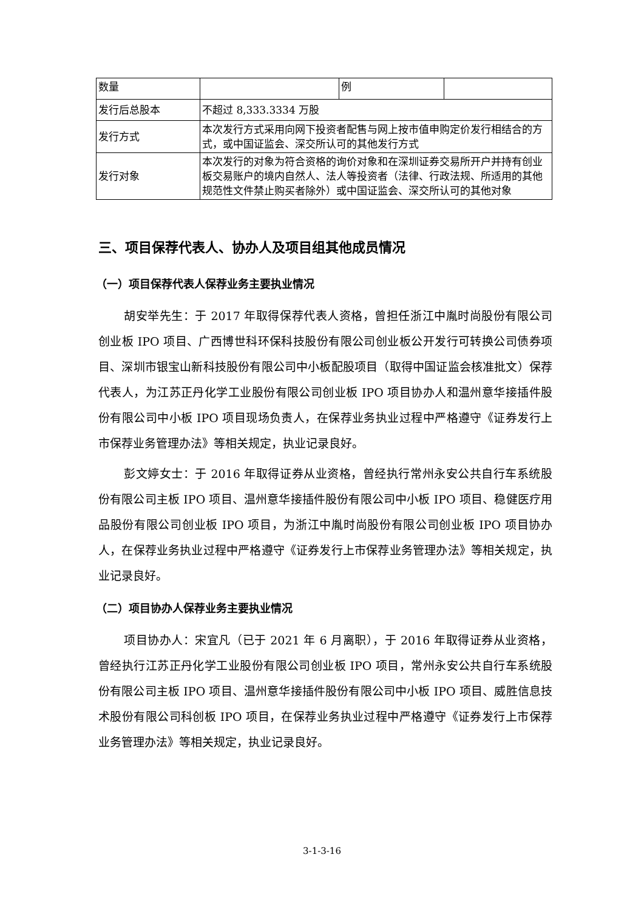| 数量 | | 例 | |
| 发行后总股本 | 不超过 8,333.3334 万股 | | |
| 发行方式 | 本次发行方式采用向网下投资者配售与网上按市值申购定价发行相结合的方式，或中国证监会、深交所认可的其他发行方式 | | |
| 发行对象 | 本次发行的对象为符合资格的询价对象和在深圳证券交易所开户并持有创业板交易账户的境内自然人、法人等投资者（法律、行政法规、所适用的其他规范性文件禁止购买者除外）或中国证监会、深交所认可的其他对象 | | |
三、项目保荐代表人、协办人及项目组其他成员情况
（一）项目保荐代表人保荐业务主要执业情况
胡安举先生：于 2017 年取得保荐代表人资格，曾担任浙江中胤时尚股份有限公司创业板 IPO 项目、广西博世科环保科技股份有限公司创业板公开发行可转换公司债券项目、深圳市银宝山新科技股份有限公司中小板配股项目（取得中国证监会核准批文）保荐代表人，为江苏正丹化学工业股份有限公司创业板 IPO 项目协办人和温州意华接插件股份有限公司中小板 IPO 项目现场负责人，在保荐业务执业过程中严格遵守《证券发行上市保荐业务管理办法》等相关规定，执业记录良好。
彭文婷女士：于 2016 年取得证券从业资格，曾经执行常州永安公共自行车系统股份有限公司主板 IPO 项目、温州意华接插件股份有限公司中小板 IPO 项目、稳健医疗用品股份有限公司创业板 IPO 项目，为浙江中胤时尚股份有限公司创业板 IPO 项目协办人，在保荐业务执业过程中严格遵守《证券发行上市保荐业务管理办法》等相关规定，执业记录良好。
（二）项目协办人保荐业务主要执业情况
项目协办人：宋宜凡（已于 2021 年 6 月离职），于 2016 年取得证券从业资格，曾经执行江苏正丹化学工业股份有限公司创业板 IPO 项目，常州永安公共自行车系统股份有限公司主板 IPO 项目、温州意华接插件股份有限公司中小板 IPO 项目、威胜信息技术股份有限公司科创板 IPO 项目，在保荐业务执业过程中严格遵守《证券发行上市保荐业务管理办法》等相关规定，执业记录良好。
3-1-3-16